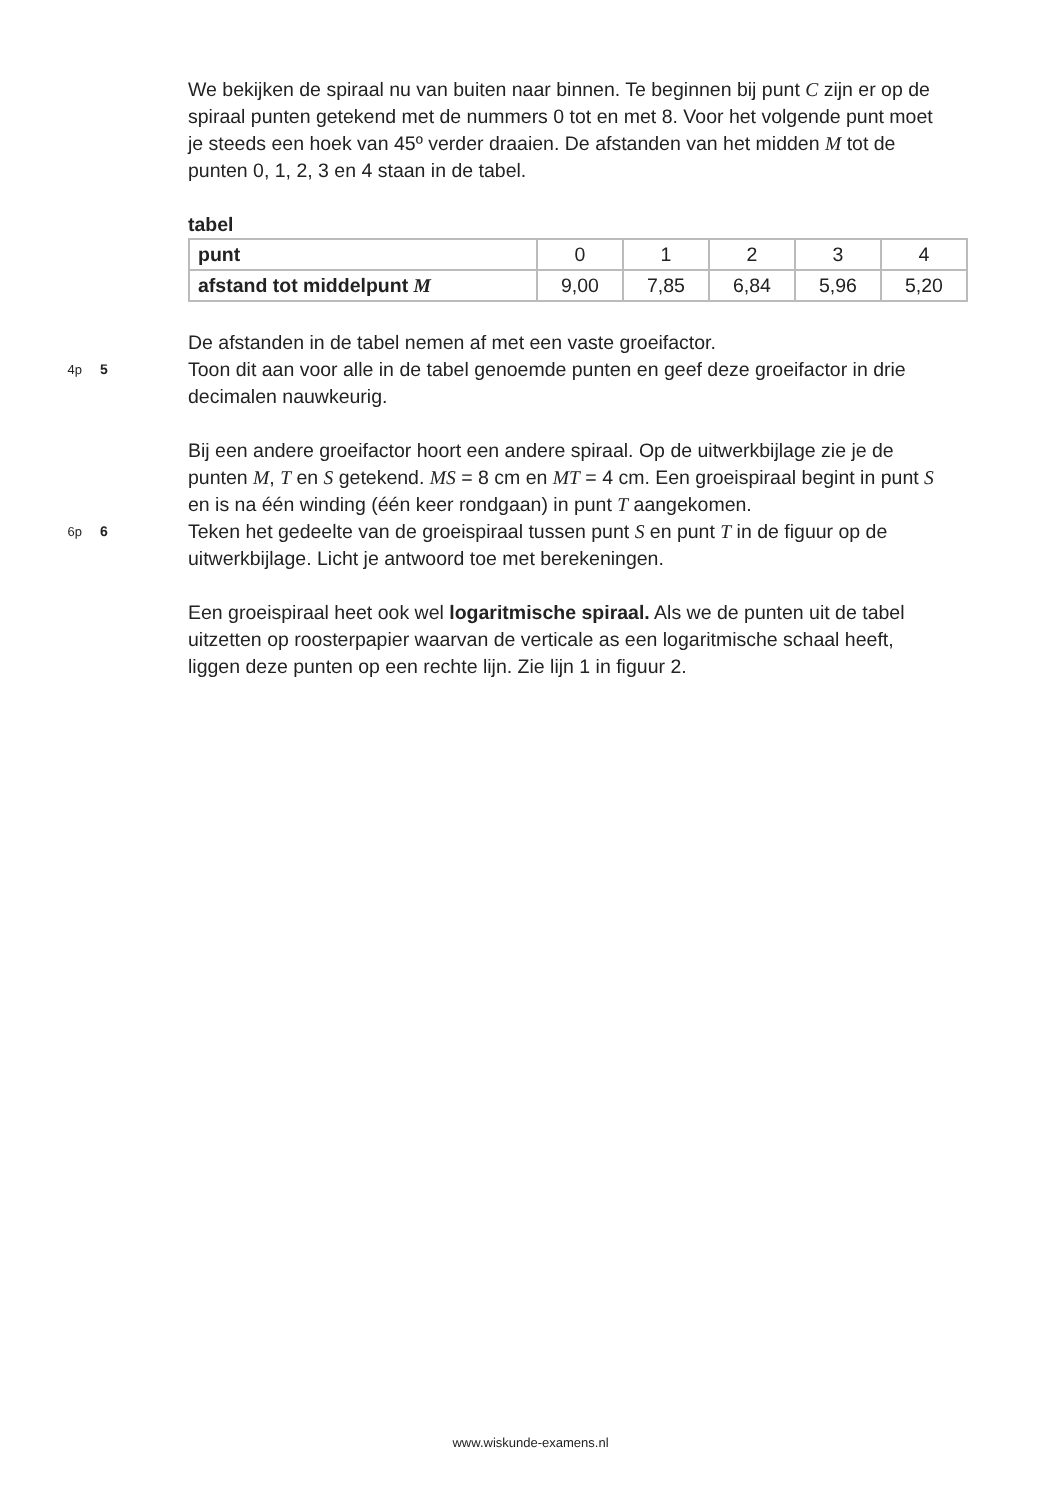We bekijken de spiraal nu van buiten naar binnen. Te beginnen bij punt C zijn er op de spiraal punten getekend met de nummers 0 tot en met 8. Voor het volgende punt moet je steeds een hoek van 45º verder draaien. De afstanden van het midden M tot de punten 0, 1, 2, 3 en 4 staan in de tabel.
tabel
| punt | 0 | 1 | 2 | 3 | 4 |
| afstand tot middelpunt M | 9,00 | 7,85 | 6,84 | 5,96 | 5,20 |
De afstanden in de tabel nemen af met een vaste groeifactor.
4p 5 Toon dit aan voor alle in de tabel genoemde punten en geef deze groeifactor in drie decimalen nauwkeurig.
Bij een andere groeifactor hoort een andere spiraal. Op de uitwerkbijlage zie je de punten M, T en S getekend. MS = 8 cm en MT = 4 cm. Een groeispiraal begint in punt S en is na één winding (één keer rondgaan) in punt T aangekomen.
6p 6 Teken het gedeelte van de groeispiraal tussen punt S en punt T in de figuur op de uitwerkbijlage. Licht je antwoord toe met berekeningen.
Een groeispiraal heet ook wel logaritmische spiraal. Als we de punten uit de tabel uitzetten op roosterpapier waarvan de verticale as een logaritmische schaal heeft, liggen deze punten op een rechte lijn. Zie lijn 1 in figuur 2.
www.wiskunde-examens.nl